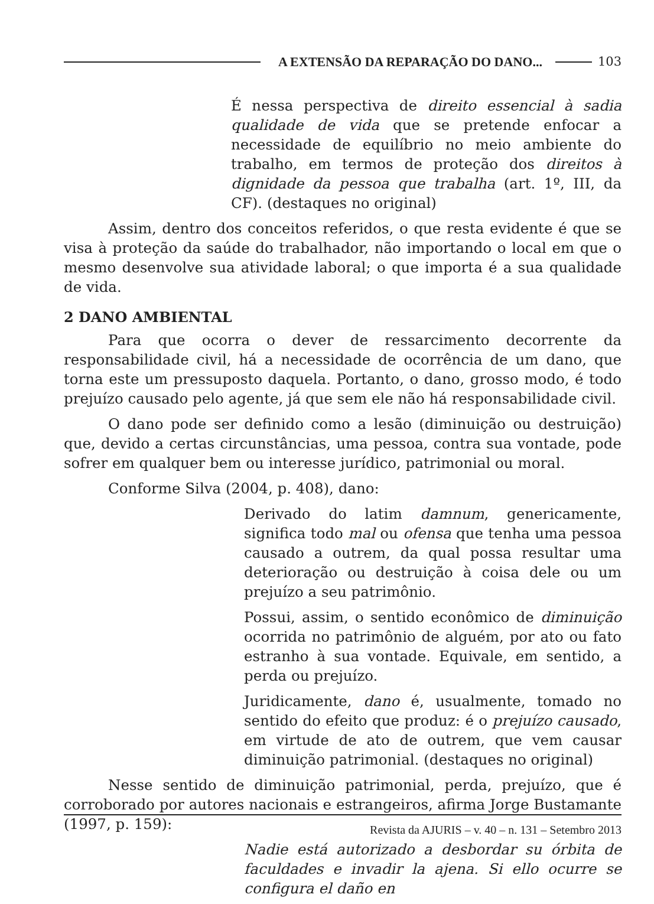A EXTENSÃO DA REPARAÇÃO DO DANO... 103
É nessa perspectiva de direito essencial à sadia qualidade de vida que se pretende enfocar a necessidade de equilíbrio no meio ambiente do trabalho, em termos de proteção dos direitos à dignidade da pessoa que trabalha (art. 1º, III, da CF). (destaques no original)
Assim, dentro dos conceitos referidos, o que resta evidente é que se visa à proteção da saúde do trabalhador, não importando o local em que o mesmo desenvolve sua atividade laboral; o que importa é a sua qualidade de vida.
2 DANO AMBIENTAL
Para que ocorra o dever de ressarcimento decorrente da responsabilidade civil, há a necessidade de ocorrência de um dano, que torna este um pressuposto daquela. Portanto, o dano, grosso modo, é todo prejuízo causado pelo agente, já que sem ele não há responsabilidade civil.
O dano pode ser definido como a lesão (diminuição ou destruição) que, devido a certas circunstâncias, uma pessoa, contra sua vontade, pode sofrer em qualquer bem ou interesse jurídico, patrimonial ou moral.
Conforme Silva (2004, p. 408), dano:
Derivado do latim damnum, genericamente, significa todo mal ou ofensa que tenha uma pessoa causado a outrem, da qual possa resultar uma deterioração ou destruição à coisa dele ou um prejuízo a seu patrimônio.
Possui, assim, o sentido econômico de diminuição ocorrida no patrimônio de alguém, por ato ou fato estranho à sua vontade. Equivale, em sentido, a perda ou prejuízo.
Juridicamente, dano é, usualmente, tomado no sentido do efeito que produz: é o prejuízo causado, em virtude de ato de outrem, que vem causar diminuição patrimonial. (destaques no original)
Nesse sentido de diminuição patrimonial, perda, prejuízo, que é corroborado por autores nacionais e estrangeiros, afirma Jorge Bustamante (1997, p. 159):
Nadie está autorizado a desbordar su órbita de faculdades e invadir la ajena. Si ello ocurre se configura el daño en
Revista da AJURIS – v. 40 – n. 131 – Setembro 2013